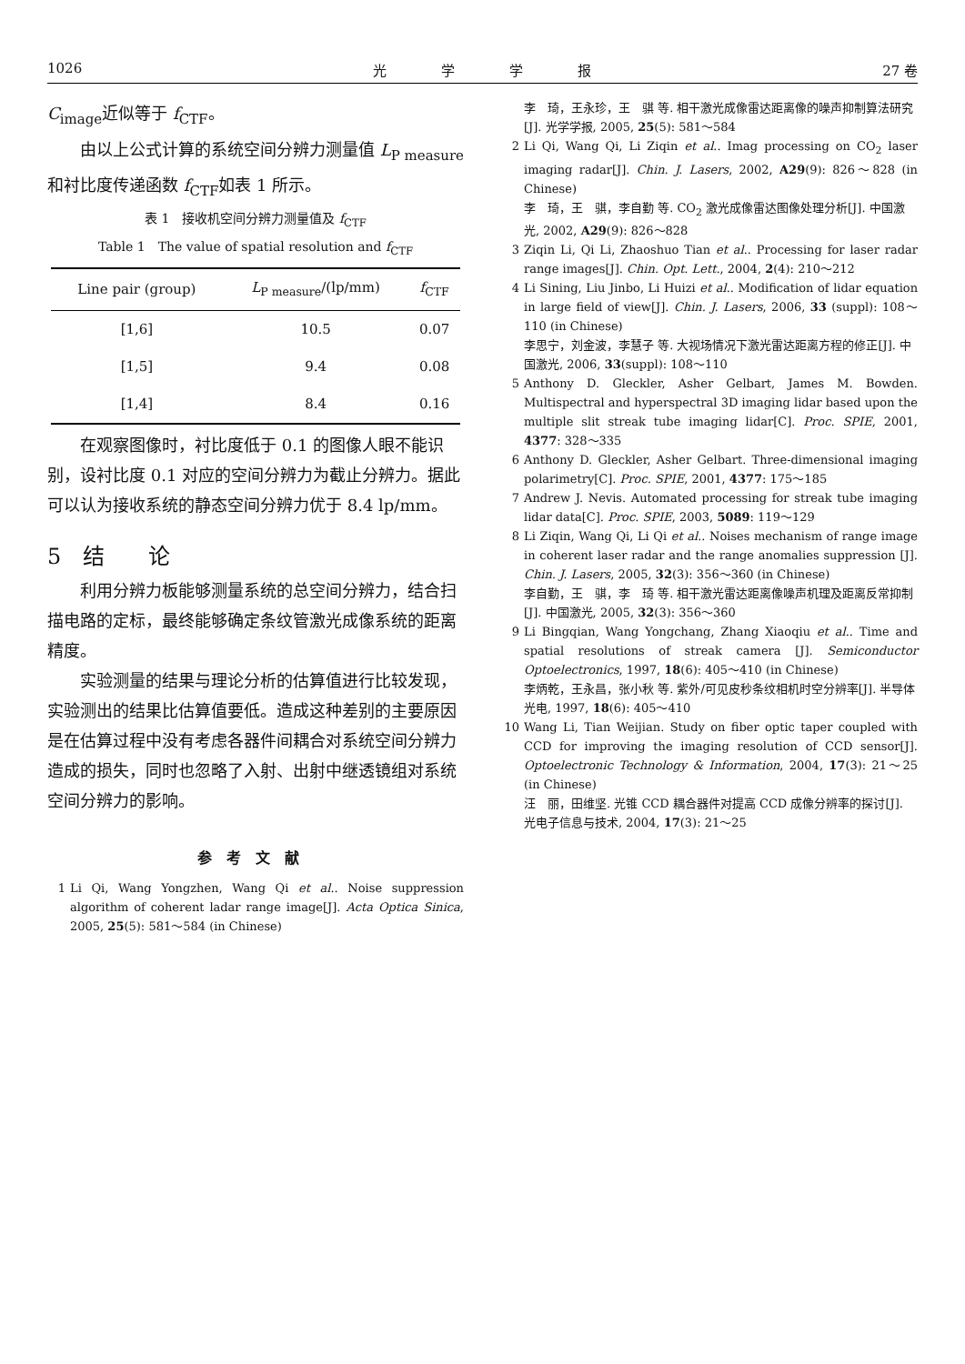1026 光　　　　学　　　　学　　　　报 27 卷
C<sub>image</sub>近似等于 f<sub>CTF</sub>。
由以上公式计算的系统空间分辨力测量值 L<sub>P measure</sub>和衬比度传递函数 f<sub>CTF</sub>如表 1 所示。
表 1　接收机空间分辨力测量值及 f<sub>CTF</sub>
Table 1　The value of spatial resolution and f<sub>CTF</sub>
| Line pair (group) | L<sub>P measure</sub>/(lp/mm) | f<sub>CTF</sub> |
| --- | --- | --- |
| [1,6] | 10.5 | 0.07 |
| [1,5] | 9.4 | 0.08 |
| [1,4] | 8.4 | 0.16 |
在观察图像时，衬比度低于 0.1 的图像人眼不能识别，设衬比度 0.1 对应的空间分辨力为截止分辨力。据此可以认为接收系统的静态空间分辨力优于 8.4 lp/mm。
5　结　　论
利用分辨力板能够测量系统的总空间分辨力，结合扫描电路的定标，最终能够确定条纹管激光成像系统的距离精度。
实验测量的结果与理论分析的估算值进行比较发现，实验测出的结果比估算值要低。造成这种差别的主要原因是在估算过程中没有考虑各器件间耦合对系统空间分辨力造成的损失，同时也忽略了入射、出射中继透镜组对系统空间分辨力的影响。
参考文献
1 Li Qi, Wang Yongzhen, Wang Qi et al.. Noise suppression algorithm of coherent ladar range image[J]. Acta Optica Sinica, 2005, 25(5): 581～584 (in Chinese)
李　琦，王永珍，王　骐 等. 相干激光成像雷达距离像的噪声抑制算法研究[J]. 光学学报, 2005, 25(5): 581～584
2 Li Qi, Wang Qi, Li Ziqin et al.. Imag processing on CO<sub>2</sub> laser imaging radar[J]. Chin. J. Lasers, 2002, A29(9): 826～828 (in Chinese)
李　琦，王　骐，李自勤 等. CO<sub>2</sub> 激光成像雷达图像处理分析[J]. 中国激光, 2002, A29(9): 826～828
3 Ziqin Li, Qi Li, Zhaoshuo Tian et al.. Processing for laser radar range images[J]. Chin. Opt. Lett., 2004, 2(4): 210～212
4 Li Sining, Liu Jinbo, Li Huizi et al.. Modification of lidar equation in large field of view[J]. Chin. J. Lasers, 2006, 33 (suppl): 108～110 (in Chinese)
李思宁，刘金波，李慧子 等. 大视场情况下激光雷达距离方程的修正[J]. 中国激光, 2006, 33(suppl): 108～110
5 Anthony D. Gleckler, Asher Gelbart, James M. Bowden. Multispectral and hyperspectral 3D imaging lidar based upon the multiple slit streak tube imaging lidar[C]. Proc. SPIE, 2001, 4377: 328～335
6 Anthony D. Gleckler, Asher Gelbart. Three-dimensional imaging polarimetry[C]. Proc. SPIE, 2001, 4377: 175～185
7 Andrew J. Nevis. Automated processing for streak tube imaging lidar data[C]. Proc. SPIE, 2003, 5089: 119～129
8 Li Ziqin, Wang Qi, Li Qi et al.. Noises mechanism of range image in coherent laser radar and the range anomalies suppression [J]. Chin. J. Lasers, 2005, 32(3): 356～360 (in Chinese)
李自勤，王　骐，李　琦 等. 相干激光雷达距离像噪声机理及距离反常抑制[J]. 中国激光, 2005, 32(3): 356～360
9 Li Bingqian, Wang Yongchang, Zhang Xiaoqiu et al.. Time and spatial resolutions of streak camera [J]. Semiconductor Optoelectronics, 1997, 18(6): 405～410 (in Chinese)
李炳乾，王永昌，张小秋 等. 紫外/可见皮秒条纹相机时空分辨率[J]. 半导体光电, 1997, 18(6): 405～410
10 Wang Li, Tian Weijian. Study on fiber optic taper coupled with CCD for improving the imaging resolution of CCD sensor[J]. Optoelectronic Technology & Information, 2004, 17(3): 21～25 (in Chinese)
汪　丽，田维坚. 光锥 CCD 耦合器件对提高 CCD 成像分辨率的探讨[J]. 光电子信息与技术, 2004, 17(3): 21～25